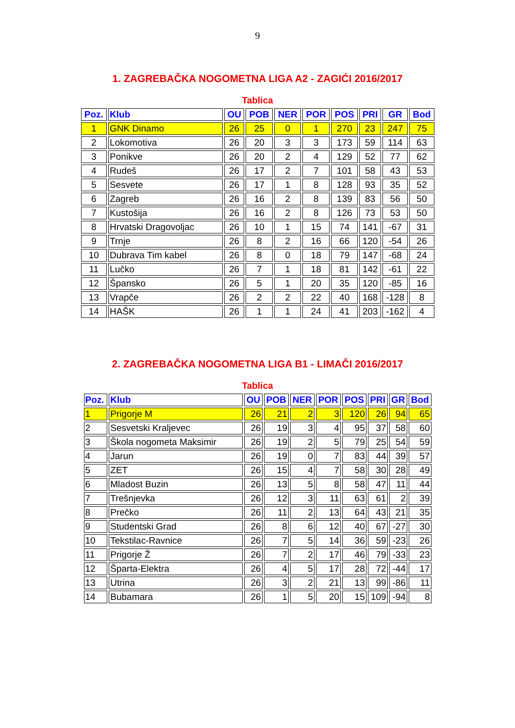9
1. ZAGREBAČKA NOGOMETNA LIGA A2 - ZAGIĆI 2016/2017
Tablica
| Poz. | Klub | OU | POB | NER | POR | POS | PRI | GR | Bod |
| --- | --- | --- | --- | --- | --- | --- | --- | --- | --- |
| 1 | GNK Dinamo | 26 | 25 | 0 | 1 | 270 | 23 | 247 | 75 |
| 2 | Lokomotiva | 26 | 20 | 3 | 3 | 173 | 59 | 114 | 63 |
| 3 | Ponikve | 26 | 20 | 2 | 4 | 129 | 52 | 77 | 62 |
| 4 | Rudeš | 26 | 17 | 2 | 7 | 101 | 58 | 43 | 53 |
| 5 | Sesvete | 26 | 17 | 1 | 8 | 128 | 93 | 35 | 52 |
| 6 | Zagreb | 26 | 16 | 2 | 8 | 139 | 83 | 56 | 50 |
| 7 | Kustošija | 26 | 16 | 2 | 8 | 126 | 73 | 53 | 50 |
| 8 | Hrvatski Dragovoljac | 26 | 10 | 1 | 15 | 74 | 141 | -67 | 31 |
| 9 | Trnje | 26 | 8 | 2 | 16 | 66 | 120 | -54 | 26 |
| 10 | Dubrava Tim kabel | 26 | 8 | 0 | 18 | 79 | 147 | -68 | 24 |
| 11 | Lučko | 26 | 7 | 1 | 18 | 81 | 142 | -61 | 22 |
| 12 | Špansko | 26 | 5 | 1 | 20 | 35 | 120 | -85 | 16 |
| 13 | Vrapče | 26 | 2 | 2 | 22 | 40 | 168 | -128 | 8 |
| 14 | HAŠK | 26 | 1 | 1 | 24 | 41 | 203 | -162 | 4 |
2. ZAGREBAČKA NOGOMETNA LIGA B1 - LIMAČI 2016/2017
Tablica
| Poz. | Klub | OU | POB | NER | POR | POS | PRI | GR | Bod |
| --- | --- | --- | --- | --- | --- | --- | --- | --- | --- |
| 1 | Prigorje M | 26 | 21 | 2 | 3 | 120 | 26 | 94 | 65 |
| 2 | Sesvetski Kraljevec | 26 | 19 | 3 | 4 | 95 | 37 | 58 | 60 |
| 3 | Škola nogometa Maksimir | 26 | 19 | 2 | 5 | 79 | 25 | 54 | 59 |
| 4 | Jarun | 26 | 19 | 0 | 7 | 83 | 44 | 39 | 57 |
| 5 | ZET | 26 | 15 | 4 | 7 | 58 | 30 | 28 | 49 |
| 6 | Mladost Buzin | 26 | 13 | 5 | 8 | 58 | 47 | 11 | 44 |
| 7 | Trešnjevka | 26 | 12 | 3 | 11 | 63 | 61 | 2 | 39 |
| 8 | Prečko | 26 | 11 | 2 | 13 | 64 | 43 | 21 | 35 |
| 9 | Studentski Grad | 26 | 8 | 6 | 12 | 40 | 67 | -27 | 30 |
| 10 | Tekstilac-Ravnice | 26 | 7 | 5 | 14 | 36 | 59 | -23 | 26 |
| 11 | Prigorje Ž | 26 | 7 | 2 | 17 | 46 | 79 | -33 | 23 |
| 12 | Šparta-Elektra | 26 | 4 | 5 | 17 | 28 | 72 | -44 | 17 |
| 13 | Utrina | 26 | 3 | 2 | 21 | 13 | 99 | -86 | 11 |
| 14 | Bubamara | 26 | 1 | 5 | 20 | 15 | 109 | -94 | 8 |